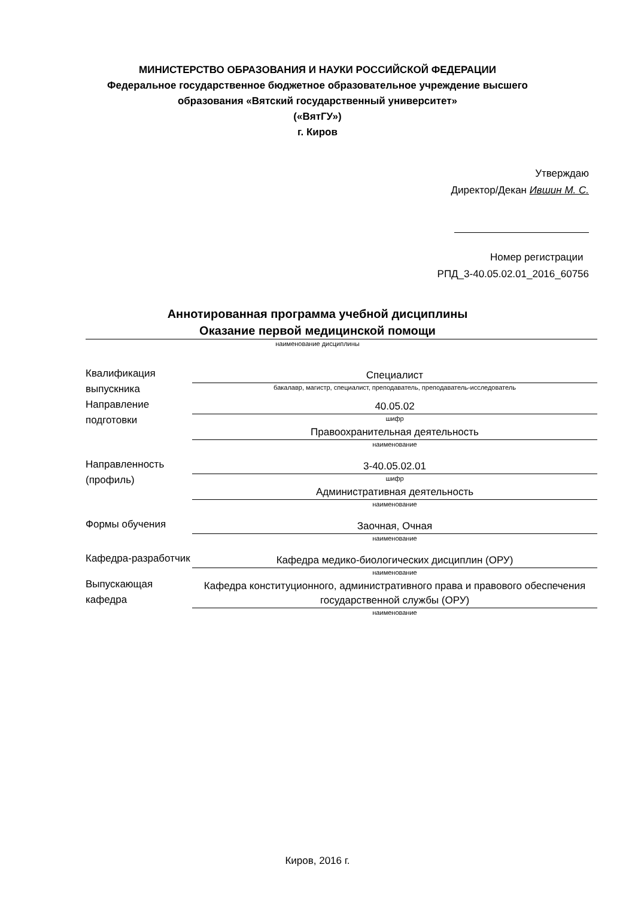МИНИСТЕРСТВО ОБРАЗОВАНИЯ И НАУКИ РОССИЙСКОЙ ФЕДЕРАЦИИ
Федеральное государственное бюджетное образовательное учреждение высшего
образования «Вятский государственный университет»
(«ВятГУ»)
г. Киров
Утверждаю
Директор/Декан Ившин М. С.
Номер регистрации
РПД_3-40.05.02.01_2016_60756
Аннотированная программа учебной дисциплины
Оказание первой медицинской помощи
наименование дисциплины
| Квалификация выпускника | Специалист бакалавр, магистр, специалист, преподаватель, преподаватель-исследователь |
| Направление подготовки | 40.05.02 шифр |
| | Правоохранительная деятельность наименование |
| Направленность (профиль) | 3-40.05.02.01 шифр |
| | Административная деятельность наименование |
| Формы обучения | Заочная, Очная наименование |
| Кафедра-разработчик | Кафедра медико-биологических дисциплин (ОРУ) наименование |
| Выпускающая кафедра | Кафедра конституционного, административного права и правового обеспечения государственной службы (ОРУ) наименование |
Киров, 2016 г.